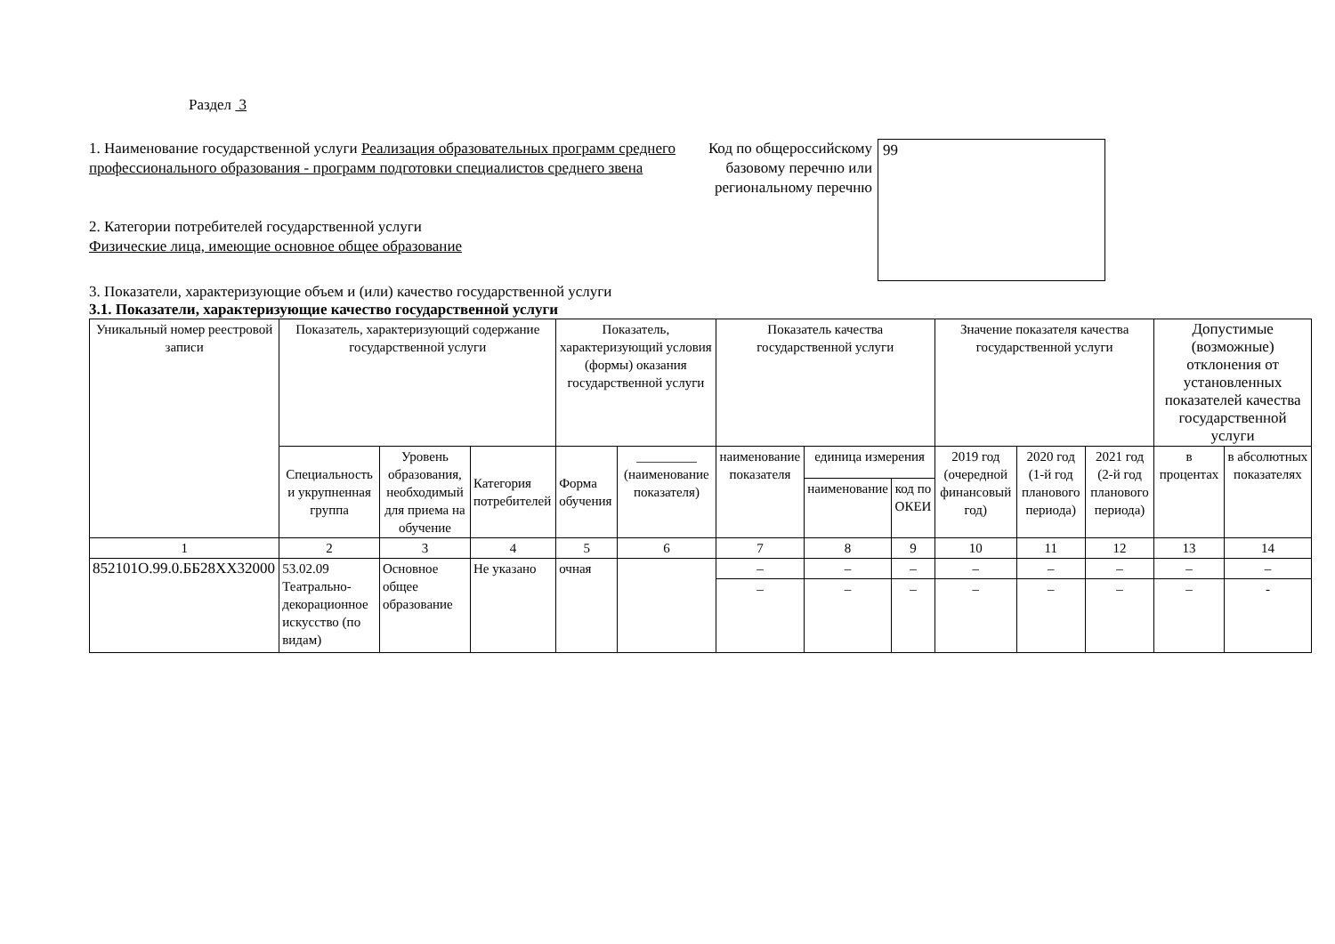Раздел 3
1. Наименование государственной услуги Реализация образовательных программ среднего профессионального образования - программ подготовки специалистов среднего звена
2. Категории потребителей государственной услуги
Физические лица, имеющие основное общее образование
Код по общероссийскому базовому перечню или региональному перечню
99
3. Показатели, характеризующие объем и (или) качество государственной услуги
3.1. Показатели, характеризующие качество государственной услуги
| Уникальный номер реестровой записи | Показатель, характеризующий содержание государственной услуги | | | Показатель, характеризующий условия (формы) оказания государственной услуги | | Показатель качества государственной услуги | | | Значение показателя качества государственной услуги | | | Допустимые (возможные) отклонения от установленных показателей качества государственной услуги | |
| --- | --- | --- | --- | --- | --- | --- | --- | --- | --- | --- | --- | --- | --- |
| | Специальность и укрупненная группа | Уровень образования, необходимый для приема на обучение | Категория потребителей | Форма обучения | _________ (наименование показателя) | наименование показателя | единица измерения | | 2019 год (очередной финансовый год) | 2020 год (1-й год планового периода) | 2021 год (2-й год планового периода) | в процентах | в абсолютных показателях |
| | | | | | | | наименование | код по ОКЕИ | | | | | |
| 1 | 2 | 3 | 4 | 5 | 6 | 7 | 8 | 9 | 10 | 11 | 12 | 13 | 14 |
| 852101О.99.0.ББ28ХХ32000 | 53.02.09 Театрально-декорационное искусство (по видам) | Основное общее образование | Не указано | очная | | – | – | – | – | – | – | – | – |
| | | | | | | – | – | – | – | – | – | – | - |